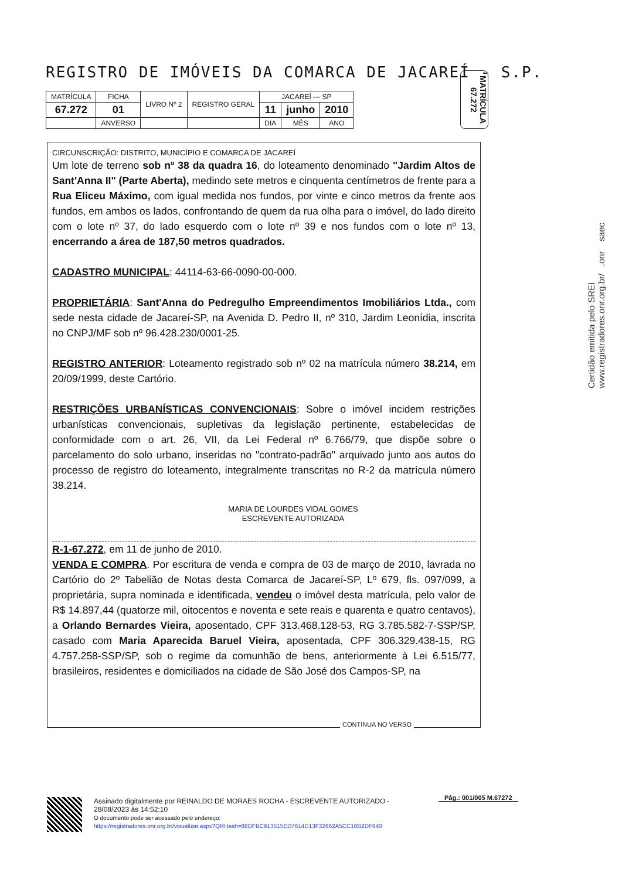REGISTRO DE IMÓVEIS DA COMARCA DE JACAREÍ - S.P.
| MATRÍCULA | FICHA | LIVRO Nº 2 | REGISTRO GERAL | JACAREÍ — SP | | |
| 67.272 | 01 | | | 11 | junho | 2010 |
| | ANVERSO | | | DIA | MÊS | ANO |
MATRÍCULA 67.272
CIRCUNSCRIÇÃO: DISTRITO, MUNICÍPIO E COMARCA DE JACAREÍ
Um lote de terreno sob nº 38 da quadra 16, do loteamento denominado "Jardim Altos de Sant'Anna II" (Parte Aberta), medindo sete metros e cinquenta centímetros de frente para a Rua Eliceu Máximo, com igual medida nos fundos, por vinte e cinco metros da frente aos fundos, em ambos os lados, confrontando de quem da rua olha para o imóvel, do lado direito com o lote nº 37, do lado esquerdo com o lote nº 39 e nos fundos com o lote nº 13, encerrando a área de 187,50 metros quadrados.
CADASTRO MUNICIPAL: 44114-63-66-0090-00-000.
PROPRIETÁRIA: Sant'Anna do Pedregulho Empreendimentos Imobiliários Ltda., com sede nesta cidade de Jacareí-SP, na Avenida D. Pedro II, nº 310, Jardim Leonídia, inscrita no CNPJ/MF sob nº 96.428.230/0001-25.
REGISTRO ANTERIOR: Loteamento registrado sob nº 02 na matrícula número 38.214, em 20/09/1999, deste Cartório.
RESTRIÇÕES URBANÍSTICAS CONVENCIONAIS: Sobre o imóvel incidem restrições urbanísticas convencionais, supletivas da legislação pertinente, estabelecidas de conformidade com o art. 26, VII, da Lei Federal nº 6.766/79, que dispõe sobre o parcelamento do solo urbano, inseridas no "contrato-padrão" arquivado junto aos autos do processo de registro do loteamento, integralmente transcritas no R-2 da matrícula número 38.214.
MARIA DE LOURDES VIDAL GOMES
ESCREVENTE AUTORIZADA
R-1-67.272, em 11 de junho de 2010.
VENDA E COMPRA. Por escritura de venda e compra de 03 de março de 2010, lavrada no Cartório do 2º Tabelião de Notas desta Comarca de Jacareí-SP, Lº 679, fls. 097/099, a proprietária, supra nominada e identificada, vendeu o imóvel desta matrícula, pelo valor de R$ 14.897,44 (quatorze mil, oitocentos e noventa e sete reais e quarenta e quatro centavos), a Orlando Bernardes Vieira, aposentado, CPF 313.468.128-53, RG 3.785.582-7-SSP/SP, casado com Maria Aparecida Baruel Vieira, aposentada, CPF 306.329.438-15, RG 4.757.258-SSP/SP, sob o regime da comunhão de bens, anteriormente à Lei 6.515/77, brasileiros, residentes e domiciliados na cidade de São José dos Campos-SP, na
CONTINUA NO VERSO
Certidão emitida pelo SREI
www.registradores.onr.org.br/ .onr saec
Pág.: 001/005 M.67272
Assinado digitalmente por REINALDO DE MORAES ROCHA - ESCREVENTE AUTORIZADO -
28/08/2023 às 14:52:10
O documento pode ser acessado pelo endereço:
https://registradores.onr.org.br/visualizar.aspx?QRHash=88DFBC913515ED7614D13F32662A5CC10B2DF640